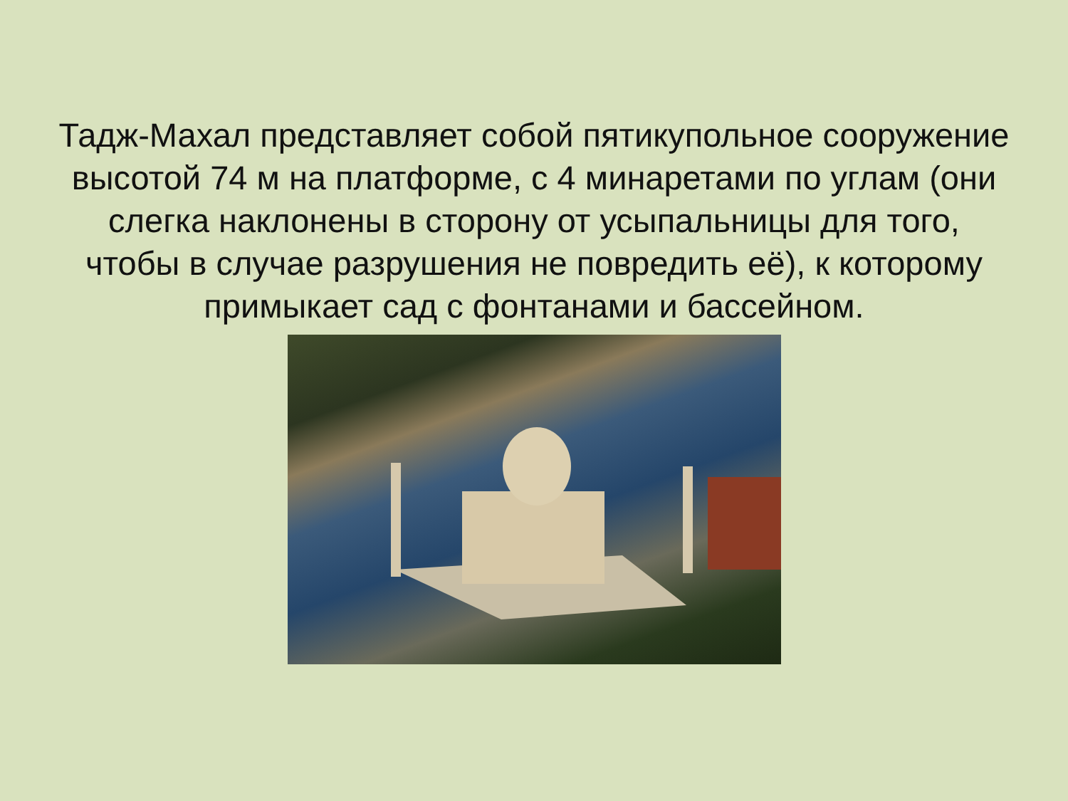Тадж-Махал представляет собой пятикупольное сооружение высотой 74 м на платформе, с 4 минаретами по углам (они слегка наклонены в сторону от усыпальницы для того, чтобы в случае разрушения не повредить её), к которому примыкает сад с фонтанами и бассейном.